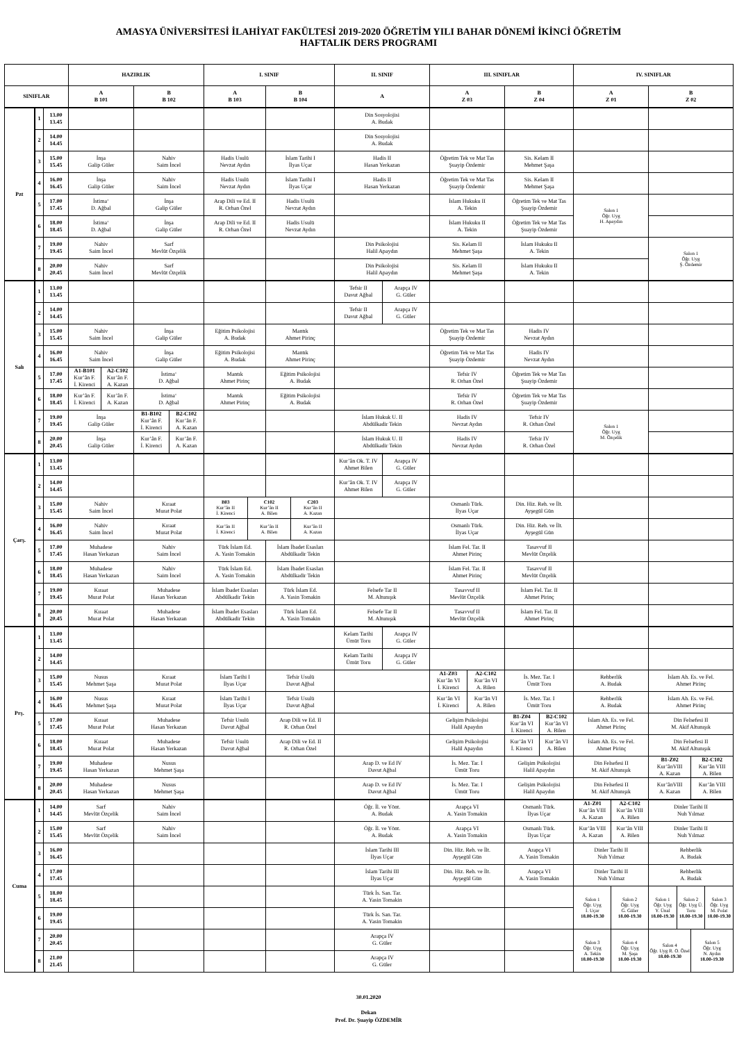AMASYA ÜNİVERSİTESİ İLAHİYAT FAKÜLTESİ 2019-2020 ÖĞRETİM YILI BAHAR DÖNEMİ İKİNCİ ÖĞRETİM
HAFTALIK DERS PROGRAMI
| | | | HAZIRLIK | | I. SINIF | | II. SINIF | III. SINIFLAR | | IV. SINIFLAR | |
| --- | --- | --- | --- | --- | --- | --- | --- | --- | --- | --- | --- |
| SINIFLAR | | | A B 101 | B B 102 | A B 103 | B B 104 | A | A Z 03 | B Z 04 | A Z 01 | B Z 02 |
| Pzt | 1 | 13.00 13.45 | | | | | Din Sosyolojisi A. Budak | | | | |
| | 2 | 14.00 14.45 | | | | | Din Sosyolojisi A. Budak | | | | |
| | 3 | 15.00 15.45 | İnşa Galip Güler | Nahiv Saim İncel | Hadis Usulü Nevzat Aydın | İslam Tarihi I İlyas Uçar | Hadis II Hasan Yerkazan | Öğretim Tek ve Mat Tas Şuayip Özdemir | Sis. Kelam II Mehmet Şaşa | | |
| | 4 | 16.00 16.45 | İnşa Galip Güler | Nahiv Saim İncel | Hadis Usulü Nevzat Aydın | İslam Tarihi I İlyas Uçar | Hadis II Hasan Yerkazan | Öğretim Tek ve Mat Tas Şuayip Özdemir | Sis. Kelam II Mehmet Şaşa | | |
| | 5 | 17.00 17.45 | İstima‘ D. Ağbal | İnşa Galip Güler | Arap Dili ve Ed. II R. Orhan Özel | Hadis Usulü Nevzat Aydın | | İslam Hukuku II A. Tekin | Öğretim Tek ve Mat Tas Şuayip Özdemir | Salon 1 Öğr. Uyg H. Apaydın | |
| | 6 | 18.00 18.45 | İstima‘ D. Ağbal | İnşa Galip Güler | Arap Dili ve Ed. II R. Orhan Özel | Hadis Usulü Nevzat Aydın | | İslam Hukuku II A. Tekin | Öğretim Tek ve Mat Tas Şuayip Özdemir | | |
| | 7 | 19.00 19.45 | Nahiv Saim İncel | Sarf Mevlüt Özçelik | | | Din Psikolojisi Halil Apaydın | Sis. Kelam II Mehmet Şaşa | İslam Hukuku II A. Tekin | | Salon 1 Öğr. Uyg Ş. Özdemir |
| | 8 | 20.00 20.45 | Nahiv Saim İncel | Sarf Mevlüt Özçelik | | | Din Psikolojisi Halil Apaydın | Sis. Kelam II Mehmet Şaşa | İslam Hukuku II A. Tekin | | |
| Salı | 1 | 13.00 13.45 | | | | | Tefsir II Davut Ağbal Arapça IV G. Güler | | | | |
| | 2 | 14.00 14.45 | | | | | Tefsir II Davut Ağbal Arapça IV G. Güler | | | | |
| | 3 | 15.00 15.45 | Nahiv Saim İncel | İnşa Galip Güler | Eğitim Psikolojisi A. Budak | Mantık Ahmet Pirinç | | Öğretim Tek ve Mat Tas Şuayip Özdemir | Hadis IV Nevzat Aydın | | |
| | 4 | 16.00 16.45 | Nahiv Saim İncel | İnşa Galip Güler | Eğitim Psikolojisi A. Budak | Mantık Ahmet Pirinç | | Öğretim Tek ve Mat Tas Şuayip Özdemir | Hadis IV Nevzat Aydın | | |
| | 5 | 17.00 17.45 | A1-B101 Kur’ân F. İ. Kirenci A2-C102 Kur’ân F. A. Kazan | İstima‘ D. Ağbal | Mantık Ahmet Pirinç | Eğitim Psikolojisi A. Budak | | Tefsir IV R. Orhan Özel | Öğretim Tek ve Mat Tas Şuayip Özdemir | | |
| | 6 | 18.00 18.45 | Kur’ân F. İ. Kirenci Kur’ân F. A. Kazan | İstima‘ D. Ağbal | Mantık Ahmet Pirinç | Eğitim Psikolojisi A. Budak | | Tefsir IV R. Orhan Özel | Öğretim Tek ve Mat Tas Şuayip Özdemir | | |
| | 7 | 19.00 19.45 | İnşa Galip Güler | B1-B102 Kur’ân F. İ. Kirenci B2-C102 Kur’ân F. A. Kazan | | | İslam Hukuk U. II Abdülkadir Tekin | Hadis IV Nevzat Aydın | Tefsir IV R. Orhan Özel | Salon 1 Öğr. Uyg M. Özçelik | |
| | 8 | 20.00 20.45 | İnşa Galip Güler | Kur’ân F. İ. Kirenci Kur’ân F. A. Kazan | | | İslam Hukuk U. II Abdülkadir Tekin | Hadis IV Nevzat Aydın | Tefsir IV R. Orhan Özel | | |
| Çarş. | 1 | 13.00 13.45 | | | | | Kur’ân Ok. T. IV Ahmet Bilen Arapça IV G. Güler | | | | |
| | 2 | 14.00 14.45 | | | | | Kur’ân Ok. T. IV Ahmet Bilen Arapça IV G. Güler | | | | |
| | 3 | 15.00 15.45 | Nahiv Saim İncel | Kıraat Murat Polat | B03 Kur’ân II İ. Kirenci C102 Kur’ân II A. Bilen C203 Kur’ân II A. Kazan | | | Osmanlı Türk. İlyas Uçar | Din. Hiz. Reh. ve İlt. Ayşegül Gün | | |
| | 4 | 16.00 16.45 | Nahiv Saim İncel | Kıraat Murat Polat | Kur’ân II İ. Kirenci Kur’ân II A. Bilen Kur’ân II A. Kazan | | | Osmanlı Türk. İlyas Uçar | Din. Hiz. Reh. ve İlt. Ayşegül Gün | | |
| | 5 | 17.00 17.45 | Muhadese Hasan Yerkazan | Nahiv Saim İncel | Türk İslam Ed. A. Yasin Tomakin | İslam İbadet Esasları Abdülkadir Tekin | | İslam Fel. Tar. II Ahmet Pirinç | Tasavvuf II Mevlüt Özçelik | | |
| | 6 | 18.00 18.45 | Muhadese Hasan Yerkazan | Nahiv Saim İncel | Türk İslam Ed. A. Yasin Tomakin | İslam İbadet Esasları Abdülkadir Tekin | | İslam Fel. Tar. II Ahmet Pirinç | Tasavvuf II Mevlüt Özçelik | | |
| | 7 | 19.00 19.45 | Kıraat Murat Polat | Muhadese Hasan Yerkazan | İslam İbadet Esasları Abdülkadir Tekin | Türk İslam Ed. A. Yasin Tomakin | Felsefe Tar II M. Altunışık | Tasavvuf II Mevlüt Özçelik | İslam Fel. Tar. II Ahmet Pirinç | | |
| | 8 | 20.00 20.45 | Kıraat Murat Polat | Muhadese Hasan Yerkazan | İslam İbadet Esasları Abdülkadir Tekin | Türk İslam Ed. A. Yasin Tomakin | Felsefe Tar II M. Altunışık | Tasavvuf II Mevlüt Özçelik | İslam Fel. Tar. II Ahmet Pirinç | | |
| Prş. | 1 | 13.00 13.45 | | | | | Kelam Tarihi Ümüt Toru Arapça IV G. Güler | | | | |
| | 2 | 14.00 14.45 | | | | | Kelam Tarihi Ümüt Toru Arapça IV G. Güler | | | | |
| | 3 | 15.00 15.45 | Nusus Mehmet Şaşa | Kıraat Murat Polat | İslam Tarihi I İlyas Uçar | Tefsir Usulü Davut Ağbal | | A1-Z03 Kur’ân VI İ. Kirenci A2-C102 Kur’ân VI A. Bilen | İs. Mez. Tar. I Ümüt Toru | Rehberlik A. Budak | İslam Ah. Es. ve Fel. Ahmet Pirinç |
| | 4 | 16.00 16.45 | Nusus Mehmet Şaşa | Kıraat Murat Polat | İslam Tarihi I İlyas Uçar | Tefsir Usulü Davut Ağbal | | Kur’ân VI İ. Kirenci Kur’ân VI A. Bilen | İs. Mez. Tar. I Ümüt Toru | Rehberlik A. Budak | İslam Ah. Es. ve Fel. Ahmet Pirinç |
| | 5 | 17.00 17.45 | Kıraat Murat Polat | Muhadese Hasan Yerkazan | Tefsir Usulü Davut Ağbal | Arap Dili ve Ed. II R. Orhan Özel | | Gelişim Psikolojisi Halil Apaydın | B1-Z04 Kur’ân VI İ. Kirenci B2-C102 Kur’ân VI A. Bilen | İslam Ah. Es. ve Fel. Ahmet Pirinç | Din Felsefesi II M. Akif Altunışık |
| | 6 | 18.00 18.45 | Kıraat Murat Polat | Muhadese Hasan Yerkazan | Tefsir Usulü Davut Ağbal | Arap Dili ve Ed. II R. Orhan Özel | | Gelişim Psikolojisi Halil Apaydın | Kur’ân VI İ. Kirenci Kur’ân VI A. Bilen | İslam Ah. Es. ve Fel. Ahmet Pirinç | Din Felsefesi II M. Akif Altunışık |
| | 7 | 19.00 19.45 | Muhadese Hasan Yerkazan | Nusus Mehmet Şaşa | | | Arap D. ve Ed IV Davut Ağbal | İs. Mez. Tar. I Ümüt Toru | Gelişim Psikolojisi Halil Apaydın | Din Felsefesi II M. Akif Altunışık | B1-Z02 Kur’ânVIII A. Kazan B2-C102 Kur’ân VIII A. Bilen |
| | 8 | 20.00 20.45 | Muhadese Hasan Yerkazan | Nusus Mehmet Şaşa | | | Arap D. ve Ed IV Davut Ağbal | İs. Mez. Tar. I Ümüt Toru | Gelişim Psikolojisi Halil Apaydın | Din Felsefesi II M. Akif Altunışık | Kur’ânVIII A. Kazan Kur’ân VIII A. Bilen |
| Cuma | 1 | 14.00 14.45 | Sarf Mevlüt Özçelik | Nahiv Saim İncel | | | Öğr. İl. ve Yönt. A. Budak | Arapça VI A. Yasin Tomakin | Osmanlı Türk. İlyas Uçar | A1-Z01 Kur’ân VIII A. Kazan A2-C102 Kur’ân VIII A. Bilen | Dinler Tarihi II Nuh Yılmaz |
| | 2 | 15.00 15.45 | Sarf Mevlüt Özçelik | Nahiv Saim İncel | | | Öğr. İl. ve Yönt. A. Budak | Arapça VI A. Yasin Tomakin | Osmanlı Türk. İlyas Uçar | Kur’ân VIII A. Kazan Kur’ân VIII A. Bilen | Dinler Tarihi II Nuh Yılmaz |
| | 3 | 16.00 16.45 | | | | | İslam Tarihi III İlyas Uçar | Din. Hiz. Reh. ve İlt. Ayşegül Gün | Arapça VI A. Yasin Tomakin | Dinler Tarihi II Nuh Yılmaz | Rehberlik A. Budak |
| | 4 | 17.00 17.45 | | | | | İslam Tarihi III İlyas Uçar | Din. Hiz. Reh. ve İlt. Ayşegül Gün | Arapça VI A. Yasin Tomakin | Dinler Tarihi II Nuh Yılmaz | Rehberlik A. Budak |
| | 5 | 18.00 18.45 | | | | | Türk İs. San. Tar. A. Yasin Tomakin | | | Salon 1 Öğr. Uyg İ. Uçar 18.00-19.30 Salon 2 Öğr. Uyg G. Güler 18.00-19.30 | Salon 1 Öğr. Uyg Y. Ünal 18.00-19.30 Salon 2 Öğr. Uyg Ü. Toru 18.00-19.30 Salon 3 Öğr. Uyg M. Polat 18.00-19.30 |
| | 6 | 19.00 19.45 | | | | | Türk İs. San. Tar. A. Yasin Tomakin | | | | |
| | 7 | 20.00 20.45 | | | | | Arapça IV G. Güler | | | Salon 3 Öğr. Uyg A. Tekin 18.00-19.30 Salon 4 Öğr. Uyg M. Şaşa 18.00-19.30 | Salon 4 Öğr. Uyg R. O. Özel 18.00-19.30 Salon 5 Öğr. Uyg N. Aydın 18.00-19.30 |
| | 8 | 21.00 21.45 | | | | | Arapça IV G. Güler | | | | |
30.01.2020
Dekan
Prof. Dr. Şuayip ÖZDEMİR